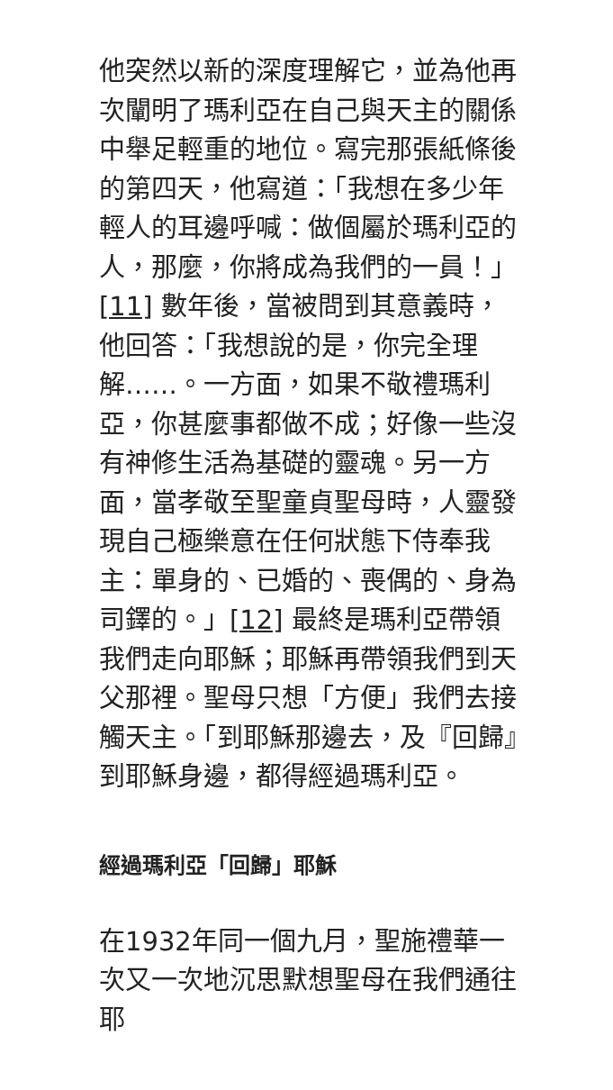他突然以新的深度理解它，並為他再次闡明了瑪利亞在自己與天主的關係中舉足輕重的地位。寫完那張紙條後的第四天，他寫道：「我想在多少年輕人的耳邊呼喊：做個屬於瑪利亞的人，那麼，你將成為我們的一員！」[11] 數年後，當被問到其意義時，他回答：「我想說的是，你完全理解……。一方面，如果不敬禮瑪利亞，你甚麼事都做不成；好像一些沒有神修生活為基礎的靈魂。另一方面，當孝敬至聖童貞聖母時，人靈發現自己極樂意在任何狀態下侍奉我主：單身的、已婚的、喪偶的、身為司鐸的。」[12] 最終是瑪利亞帶領我們走向耶穌；耶穌再帶領我們到天父那裡。聖母只想「方便」我們去接觸天主。「到耶穌那邊去，及『回歸』到耶穌身邊，都得經過瑪利亞。
經過瑪利亞「回歸」耶穌
在1932年同一個九月，聖施禮華一次又一次地沉思默想聖母在我們通往耶